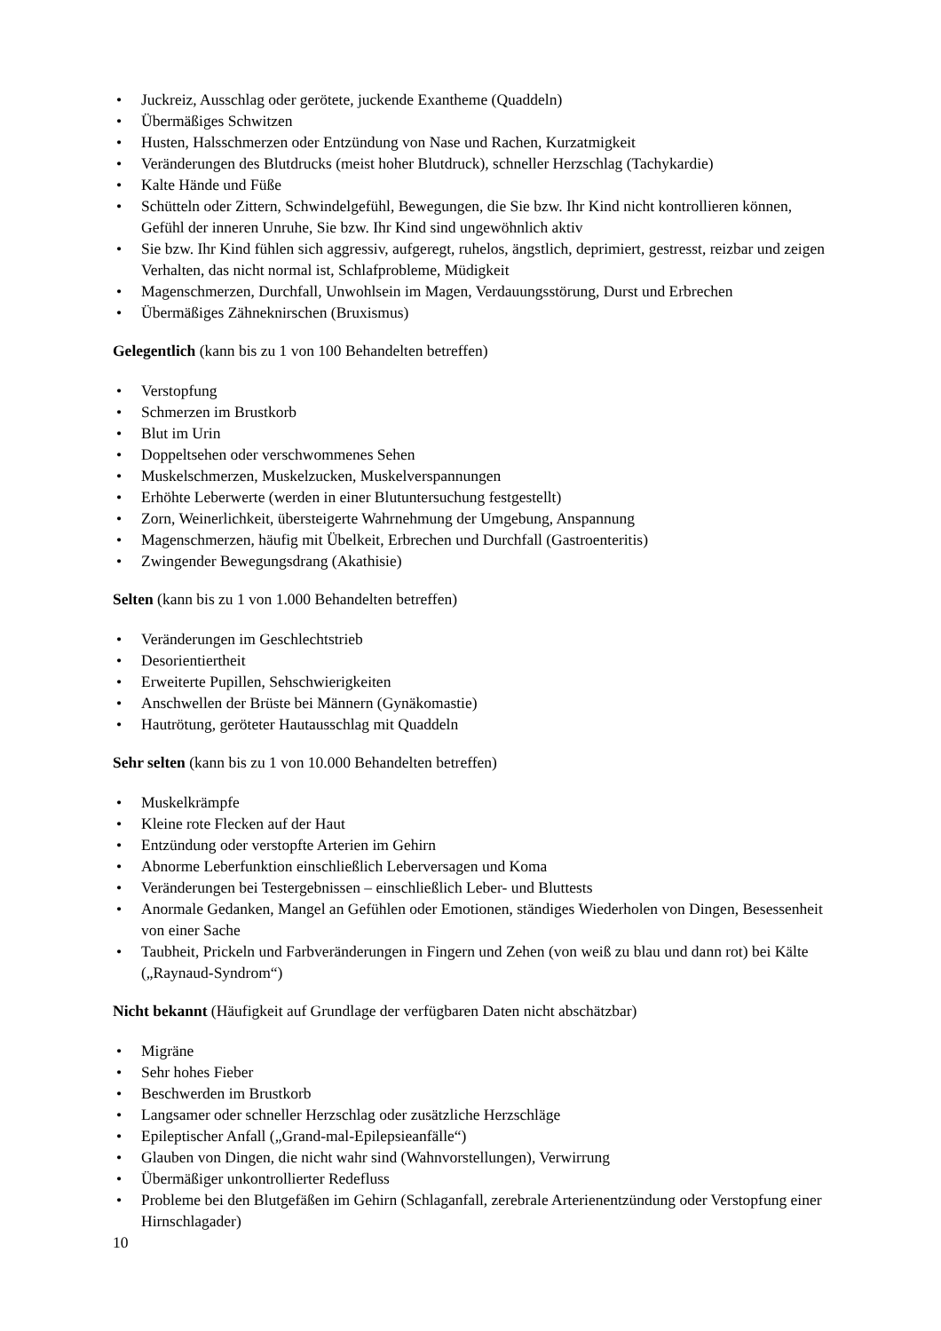• Juckreiz, Ausschlag oder gerötete, juckende Exantheme (Quaddeln)
• Übermäßiges Schwitzen
• Husten, Halsschmerzen oder Entzündung von Nase und Rachen, Kurzatmigkeit
• Veränderungen des Blutdrucks (meist hoher Blutdruck), schneller Herzschlag (Tachykardie)
• Kalte Hände und Füße
• Schütteln oder Zittern, Schwindelgefühl, Bewegungen, die Sie bzw. Ihr Kind nicht kontrollieren können, Gefühl der inneren Unruhe, Sie bzw. Ihr Kind sind ungewöhnlich aktiv
• Sie bzw. Ihr Kind fühlen sich aggressiv, aufgeregt, ruhelos, ängstlich, deprimiert, gestresst, reizbar und zeigen Verhalten, das nicht normal ist, Schlafprobleme, Müdigkeit
• Magenschmerzen, Durchfall, Unwohlsein im Magen, Verdauungsstörung, Durst und Erbrechen
• Übermäßiges Zähneknirschen (Bruxismus)
Gelegentlich (kann bis zu 1 von 100 Behandelten betreffen)
• Verstopfung
• Schmerzen im Brustkorb
• Blut im Urin
• Doppeltsehen oder verschwommenes Sehen
• Muskelschmerzen, Muskelzucken, Muskelverspannungen
• Erhöhte Leberwerte (werden in einer Blutuntersuchung festgestellt)
• Zorn, Weinerlichkeit, übersteigerte Wahrnehmung der Umgebung, Anspannung
• Magenschmerzen, häufig mit Übelkeit, Erbrechen und Durchfall (Gastroenteritis)
• Zwingender Bewegungsdrang (Akathisie)
Selten (kann bis zu 1 von 1.000 Behandelten betreffen)
• Veränderungen im Geschlechtstrieb
• Desorientiertheit
• Erweiterte Pupillen, Sehschwierigkeiten
• Anschwellen der Brüste bei Männern (Gynäkomastie)
• Hautrötung, geröteter Hautausschlag mit Quaddeln
Sehr selten (kann bis zu 1 von 10.000 Behandelten betreffen)
• Muskelkrämpfe
• Kleine rote Flecken auf der Haut
• Entzündung oder verstopfte Arterien im Gehirn
• Abnorme Leberfunktion einschließlich Leberversagen und Koma
• Veränderungen bei Testergebnissen – einschließlich Leber- und Bluttests
• Anormale Gedanken, Mangel an Gefühlen oder Emotionen, ständiges Wiederholen von Dingen, Besessenheit von einer Sache
• Taubheit, Prickeln und Farbveränderungen in Fingern und Zehen (von weiß zu blau und dann rot) bei Kälte („Raynaud-Syndrom“)
Nicht bekannt (Häufigkeit auf Grundlage der verfügbaren Daten nicht abschätzbar)
• Migräne
• Sehr hohes Fieber
• Beschwerden im Brustkorb
• Langsamer oder schneller Herzschlag oder zusätzliche Herzschläge
• Epileptischer Anfall („Grand-mal-Epilepsieanfälle“)
• Glauben von Dingen, die nicht wahr sind (Wahnvorstellungen), Verwirrung
• Übermäßiger unkontrollierter Redefluss
• Probleme bei den Blutgefäßen im Gehirn (Schlaganfall, zerebrale Arterienentzündung oder Verstopfung einer Hirnschlagader)
10